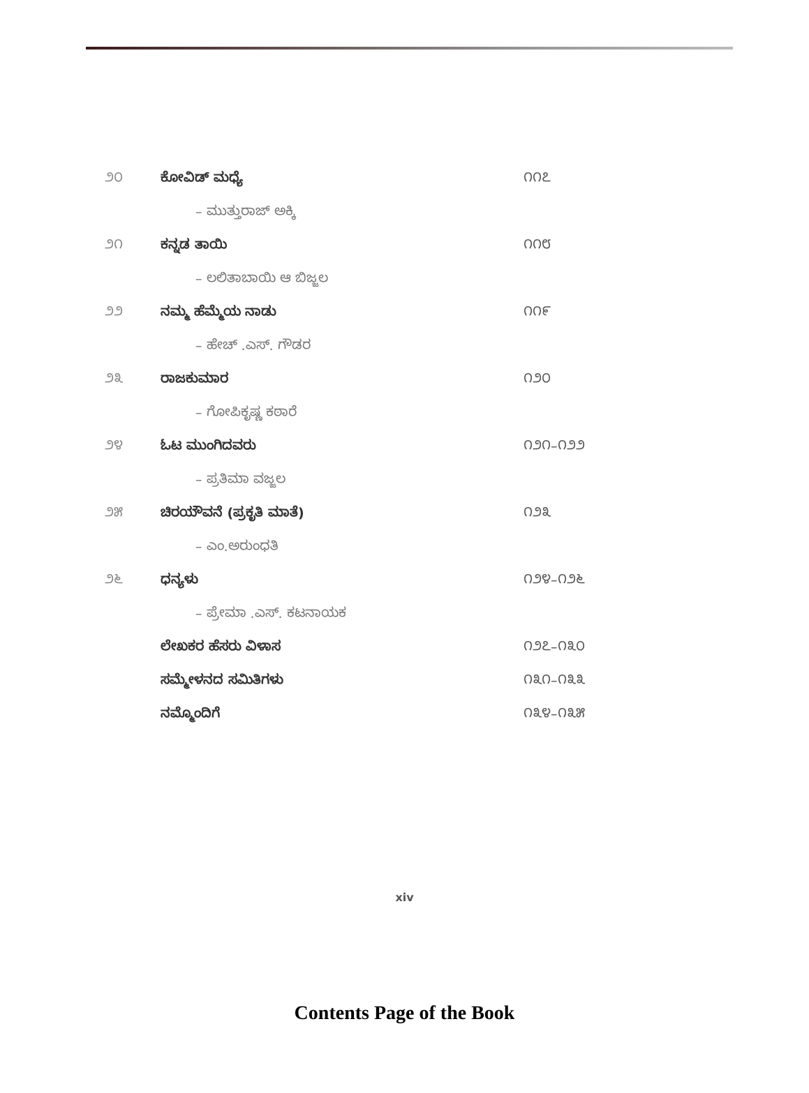| ೨೦ | ಕೋವಿಡ್ ಮಧ್ಯೆ | ೧೧೭ |
| | – ಮುತ್ತುರಾಜ್ ಅಕ್ಕಿ | |
| ೨೧ | ಕನ್ನಡ ತಾಯಿ | ೧೧೮ |
| | – ಲಲಿತಾಬಾಯಿ ಆ ಬಿಜ್ಜಲ | |
| ೨೨ | ನಮ್ಮ ಹೆಮ್ಮೆಯ ನಾಡು | ೧೧೯ |
| | – ಹೇಚ್ .ಎಸ್. ಗೌಡರ | |
| ೨೩ | ರಾಜಕುಮಾರ | ೧೨೦ |
| | – ಗೋಪಿಕೃಷ್ಣ ಕಠಾರೆ | |
| ೨೪ | ಓಟ ಮುಂಗಿದವರು | ೧೨೧–೧೨೨ |
| | – ಪ್ರತಿಮಾ ವಜ್ಜಲ | |
| ೨೫ | ಚಿರಯೌವನೆ (ಪ್ರಕೃತಿ ಮಾತೆ) | ೧೨೩ |
| | – ಎಂ.ಅರುಂಧತಿ | |
| ೨೬ | ಧನ್ಯಳು | ೧೨೪–೧೨೬ |
| | – ಪ್ರೇಮಾ .ಎಸ್. ಕಟನಾಯಕ | |
| | ಲೇಖಕರ ಹೆಸರು ವಿಳಾಸ | ೧೨೭–೧೩೦ |
| | ಸಮ್ಮೇಳನದ ಸಮಿತಿಗಳು | ೧೩೧–೧೩೩ |
| | ನಮ್ಮೊಂದಿಗೆ | ೧೩೪–೧೩೫ |
xiv
Contents Page of the Book